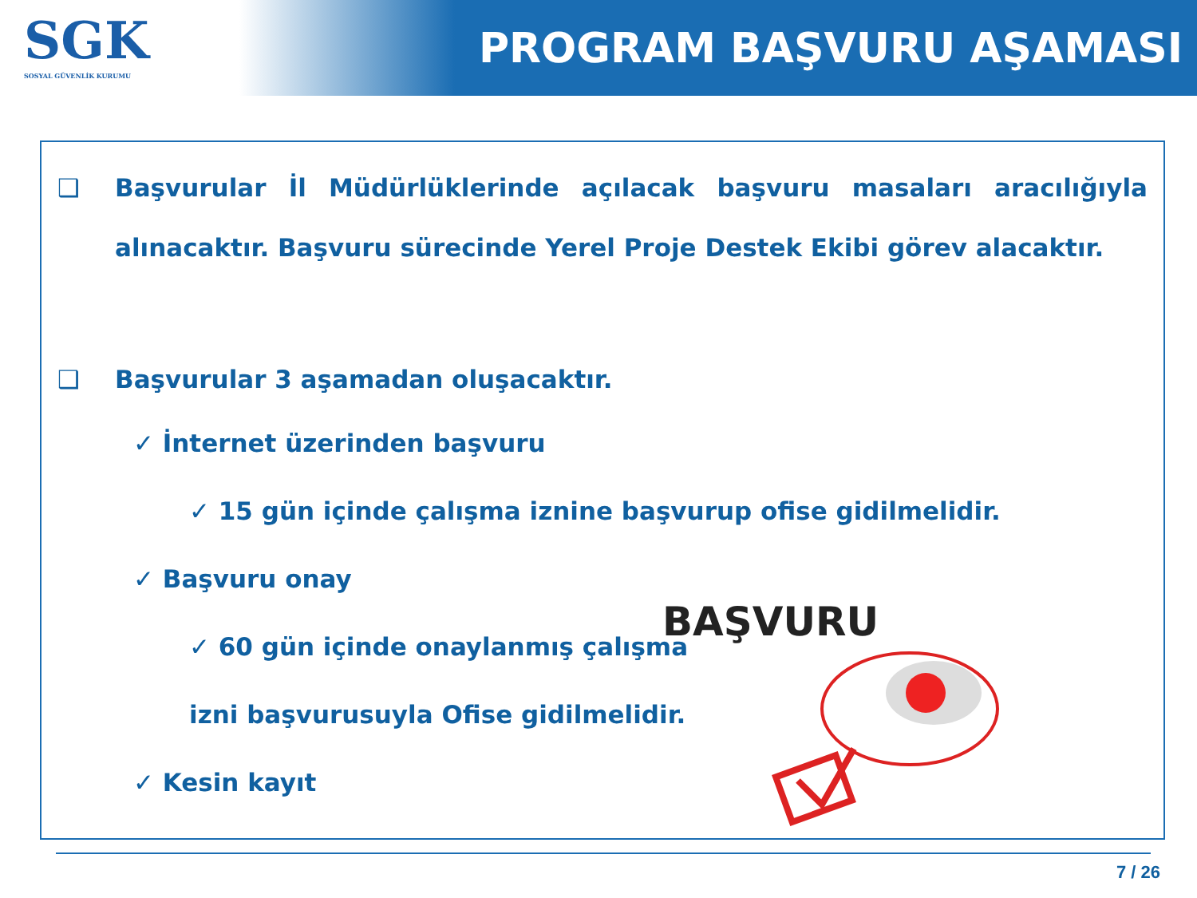SGK
SOSYAL GÜVENLİK KURUMU
PROGRAM BAŞVURU AŞAMASI
❑ Başvurular İl Müdürlüklerinde açılacak başvuru masaları aracılığıyla alınacaktır. Başvuru sürecinde Yerel Proje Destek Ekibi görev alacaktır.
❑ Başvurular 3 aşamadan oluşacaktır.
✓ İnternet üzerinden başvuru
✓ 15 gün içinde çalışma iznine başvurup ofise gidilmelidir.
✓ Başvuru onay
✓ 60 gün içinde onaylanmış çalışma
izni başvurusuyla Ofise gidilmelidir.
✓ Kesin kayıt
BAŞVURU
7 / 26